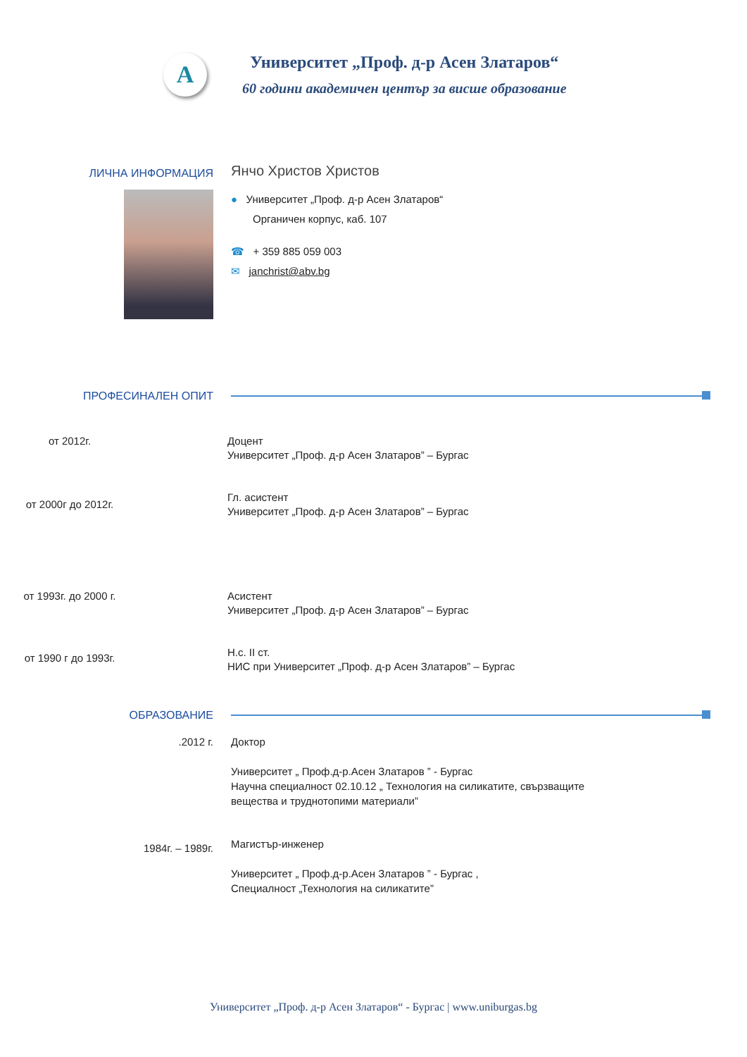A
Университет „Проф. д-р Асен Златаров“
60 години академичен център за висше образование
ЛИЧНА ИНФОРМАЦИЯ
Янчо Христов Христов
● Университет „Проф. д-р Асен Златаров“
Органичен корпус, каб. 107
☎ + 359 885 059 003
✉ janchrist@abv.bg
ПРОФЕСИНАЛЕН ОПИТ
от 2012г. Доцент
Университет „Проф. д-р Асен Златаров” – Бургас
от 2000г до 2012г.
Гл. асистент
Университет „Проф. д-р Асен Златаров” – Бургас
от 1993г. до 2000 г. Асистент
Университет „Проф. д-р Асен Златаров” – Бургас
от 1990 г до 1993г.
Н.с. II ст.
НИС при Университет „Проф. д-р Асен Златаров” – Бургас
ОБРАЗОВАНИЕ
.2012 г. Доктор
Университет „ Проф.д-р.Асен Златаров ” - Бургас
Научна специалност 02.10.12 „ Технология на силикатите, свързващите
вещества и труднотопими материали”
1984г. – 1989г.
Магистър-инженер
Университет „ Проф.д-р.Асен Златаров ” - Бургас ,
Специалност „Технология на силикатите”
Университет „Проф. д-р Асен Златаров“ - Бургас | www.uniburgas.bg